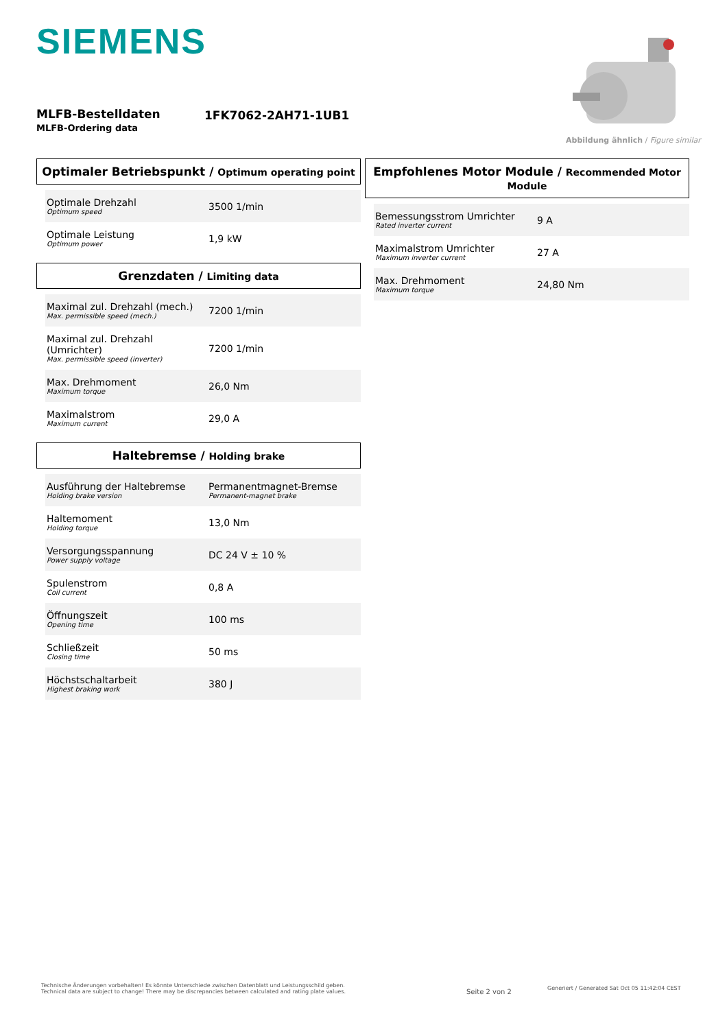SIEMENS
MLFB-Bestelldaten
MLFB-Ordering data
1FK7062-2AH71-1UB1
Abbildung ähnlich / Figure similar
Optimaler Betriebspunkt / Optimum operating point
| Optimale Drehzahl Optimum speed | 3500 1/min |
| Optimale Leistung Optimum power | 1,9 kW |
Grenzdaten / Limiting data
| Maximal zul. Drehzahl (mech.) Max. permissible speed (mech.) | 7200 1/min |
| Maximal zul. Drehzahl (Umrichter) Max. permissible speed (inverter) | 7200 1/min |
| Max. Drehmoment Maximum torque | 26,0 Nm |
| Maximalstrom Maximum current | 29,0 A |
Haltebremse / Holding brake
| Ausführung der Haltebremse Holding brake version | Permanentmagnet-Bremse Permanent-magnet brake |
| Haltemoment Holding torque | 13,0 Nm |
| Versorgungsspannung Power supply voltage | DC 24 V ± 10 % |
| Spulenstrom Coil current | 0,8 A |
| Öffnungszeit Opening time | 100 ms |
| Schließzeit Closing time | 50 ms |
| Höchstschaltarbeit Highest braking work | 380 J |
Empfohlenes Motor Module / Recommended Motor Module
| Bemessungsstrom Umrichter Rated inverter current | 9 A |
| Maximalstrom Umrichter Maximum inverter current | 27 A |
| Max. Drehmoment Maximum torque | 24,80 Nm |
Technische Änderungen vorbehalten! Es könnte Unterschiede zwischen Datenblatt und Leistungsschild geben.
Technical data are subject to change! There may be discrepancies between calculated and rating plate values.
Seite 2 von 2
Generiert / Generated Sat Oct 05 11:42:04 CEST